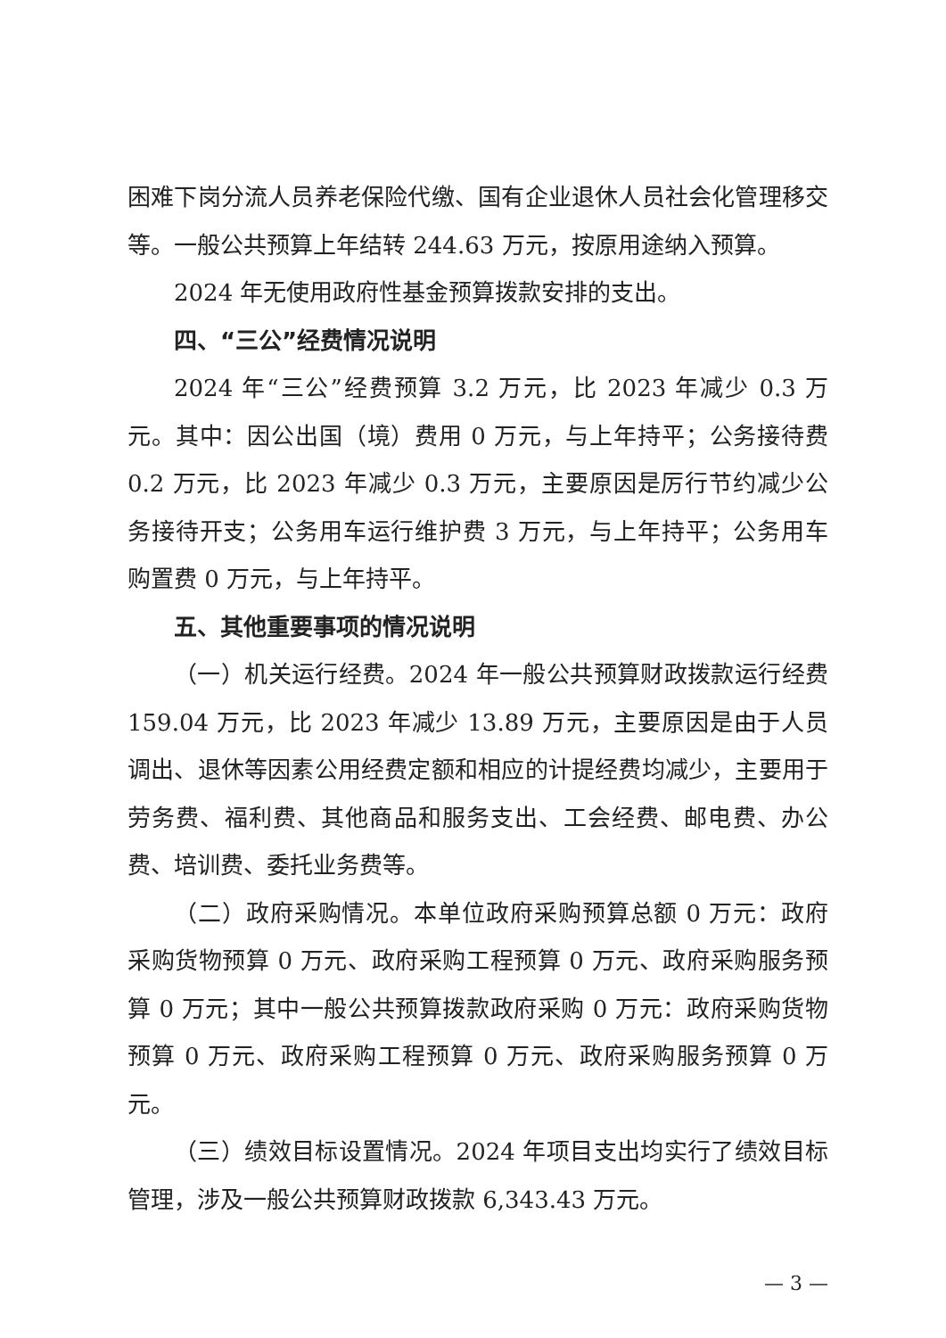困难下岗分流人员养老保险代缴、国有企业退休人员社会化管理移交等。一般公共预算上年结转 244.63 万元，按原用途纳入预算。
2024 年无使用政府性基金预算拨款安排的支出。
四、“三公”经费情况说明
2024 年“三公”经费预算 3.2 万元，比 2023 年减少 0.3 万元。其中：因公出国（境）费用 0 万元，与上年持平；公务接待费 0.2 万元，比 2023 年减少 0.3 万元，主要原因是厉行节约减少公务接待开支；公务用车运行维护费 3 万元，与上年持平；公务用车购置费 0 万元，与上年持平。
五、其他重要事项的情况说明
（一）机关运行经费。2024 年一般公共预算财政拨款运行经费 159.04 万元，比 2023 年减少 13.89 万元，主要原因是由于人员调出、退休等因素公用经费定额和相应的计提经费均减少，主要用于劳务费、福利费、其他商品和服务支出、工会经费、邮电费、办公费、培训费、委托业务费等。
（二）政府采购情况。本单位政府采购预算总额 0 万元：政府采购货物预算 0 万元、政府采购工程预算 0 万元、政府采购服务预算 0 万元；其中一般公共预算拨款政府采购 0 万元：政府采购货物预算 0 万元、政府采购工程预算 0 万元、政府采购服务预算 0 万元。
（三）绩效目标设置情况。2024 年项目支出均实行了绩效目标管理，涉及一般公共预算财政拨款 6,343.43 万元。
— 3 —